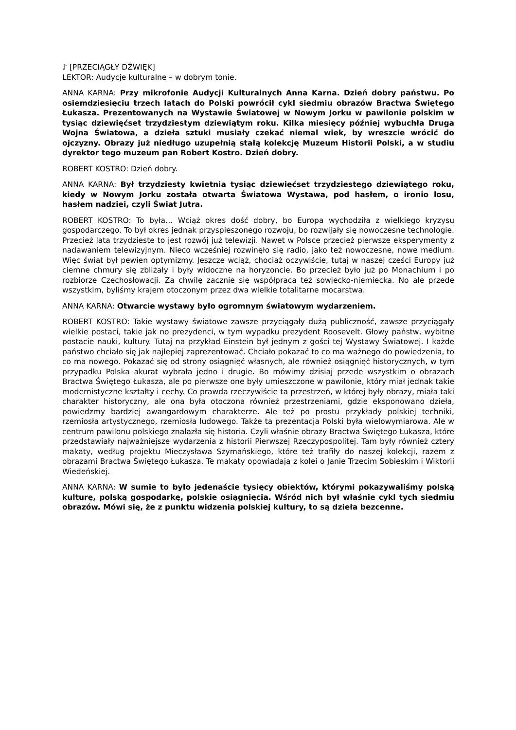♪ [PRZECIĄGŁY DŹWIĘK]
LEKTOR: Audycje kulturalne – w dobrym tonie.
ANNA KARNA: Przy mikrofonie Audycji Kulturalnych Anna Karna. Dzień dobry państwu. Po osiemdziesięciu trzech latach do Polski powrócił cykl siedmiu obrazów Bractwa Świętego Łukasza. Prezentowanych na Wystawie Światowej w Nowym Jorku w pawilonie polskim w tysiąc dziewięćset trzydziestym dziewiątym roku. Kilka miesięcy później wybuchła Druga Wojna Światowa, a dzieła sztuki musiały czekać niemal wiek, by wreszcie wrócić do ojczyzny. Obrazy już niedługo uzupełnią stałą kolekcję Muzeum Historii Polski, a w studiu dyrektor tego muzeum pan Robert Kostro. Dzień dobry.
ROBERT KOSTRO: Dzień dobry.
ANNA KARNA: Był trzydziesty kwietnia tysiąc dziewięćset trzydziestego dziewiątego roku, kiedy w Nowym Jorku została otwarta Światowa Wystawa, pod hasłem, o ironio losu, hasłem nadziei, czyli Świat Jutra.
ROBERT KOSTRO: To była… Wciąż okres dość dobry, bo Europa wychodziła z wielkiego kryzysu gospodarczego. To był okres jednak przyspieszonego rozwoju, bo rozwijały się nowoczesne technologie. Przecież lata trzydzieste to jest rozwój już telewizji. Nawet w Polsce przecież pierwsze eksperymenty z nadawaniem telewizyjnym. Nieco wcześniej rozwinęło się radio, jako też nowoczesne, nowe medium. Więc świat był pewien optymizmy. Jeszcze wciąż, chociaż oczywiście, tutaj w naszej części Europy już ciemne chmury się zbliżały i były widoczne na horyzoncie. Bo przecież było już po Monachium i po rozbiorze Czechosłowacji. Za chwilę zacznie się współpraca też sowiecko-niemiecka. No ale przede wszystkim, byliśmy krajem otoczonym przez dwa wielkie totalitarne mocarstwa.
ANNA KARNA: Otwarcie wystawy było ogromnym światowym wydarzeniem.
ROBERT KOSTRO: Takie wystawy światowe zawsze przyciągały dużą publiczność, zawsze przyciągały wielkie postaci, takie jak no prezydenci, w tym wypadku prezydent Roosevelt. Głowy państw, wybitne postacie nauki, kultury. Tutaj na przykład Einstein był jednym z gości tej Wystawy Światowej. I każde państwo chciało się jak najlepiej zaprezentować. Chciało pokazać to co ma ważnego do powiedzenia, to co ma nowego. Pokazać się od strony osiągnięć własnych, ale również osiągnięć historycznych, w tym przypadku Polska akurat wybrała jedno i drugie. Bo mówimy dzisiaj przede wszystkim o obrazach Bractwa Świętego Łukasza, ale po pierwsze one były umieszczone w pawilonie, który miał jednak takie modernistyczne kształty i cechy. Co prawda rzeczywiście ta przestrzeń, w której były obrazy, miała taki charakter historyczny, ale ona była otoczona również przestrzeniami, gdzie eksponowano dzieła, powiedzmy bardziej awangardowym charakterze. Ale też po prostu przykłady polskiej techniki, rzemiosła artystycznego, rzemiosła ludowego. Także ta prezentacja Polski była wielowymiarowa. Ale w centrum pawilonu polskiego znalazła się historia. Czyli właśnie obrazy Bractwa Świętego Łukasza, które przedstawiały najważniejsze wydarzenia z historii Pierwszej Rzeczypospolitej. Tam były również cztery makaty, według projektu Mieczysława Szymańskiego, które też trafiły do naszej kolekcji, razem z obrazami Bractwa Świętego Łukasza. Te makaty opowiadają z kolei o Janie Trzecim Sobieskim i Wiktorii Wiedeńskiej.
ANNA KARNA: W sumie to było jedenaście tysięcy obiektów, którymi pokazywaliśmy polską kulturę, polską gospodarkę, polskie osiągnięcia. Wśród nich był właśnie cykl tych siedmiu obrazów. Mówi się, że z punktu widzenia polskiej kultury, to są dzieła bezcenne.